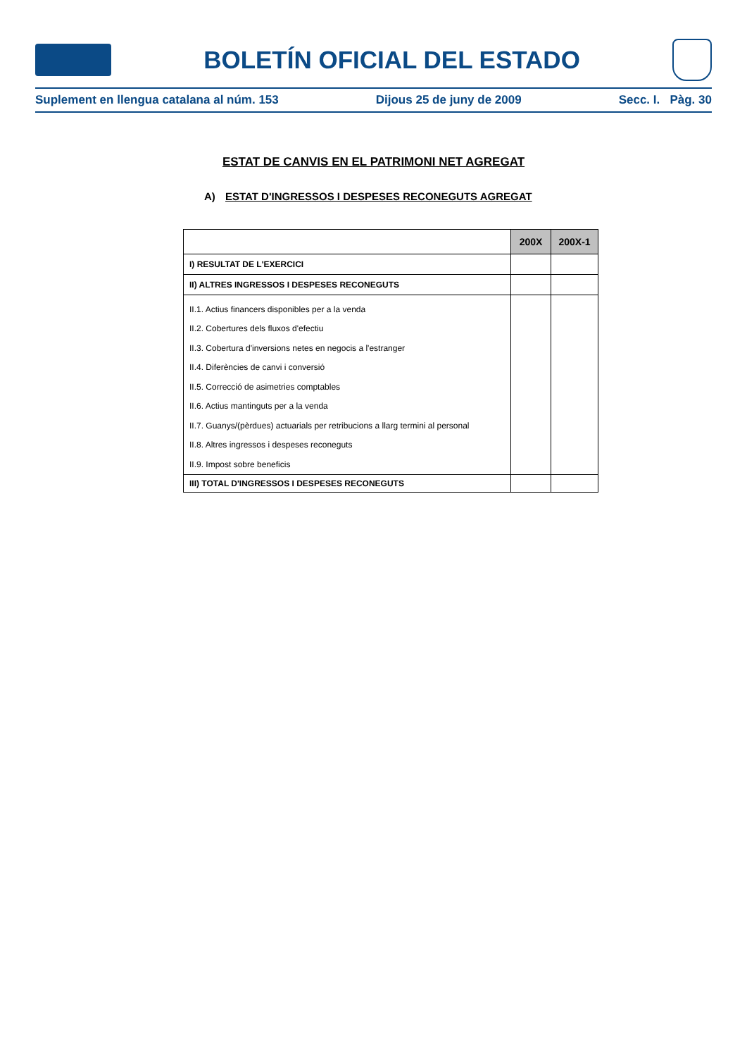BOLETÍN OFICIAL DEL ESTADO
Suplement en llengua catalana al núm. 153 Dijous 25 de juny de 2009 Secc. I. Pàg. 30
ESTAT DE CANVIS EN EL PATRIMONI NET AGREGAT
A) ESTAT D'INGRESSOS I DESPESES RECONEGUTS AGREGAT
| | 200X | 200X-1 |
| --- | --- | --- |
| I) RESULTAT DE L'EXERCICI | | |
| II) ALTRES INGRESSOS I DESPESES RECONEGUTS | | |
| II.1. Actius financers disponibles per a la venda | | |
| II.2. Cobertures dels fluxos d'efectiu | | |
| II.3. Cobertura d'inversions netes en negocis a l'estranger | | |
| II.4. Diferències de canvi i conversió | | |
| II.5. Correcció de asimetries comptables | | |
| II.6. Actius mantinguts per a la venda | | |
| II.7. Guanys/(pèrdues) actuarials per retribucions a llarg termini al personal | | |
| II.8. Altres ingressos i despeses reconeguts | | |
| II.9. Impost sobre beneficis | | |
| III) TOTAL D'INGRESSOS I DESPESES RECONEGUTS | | |